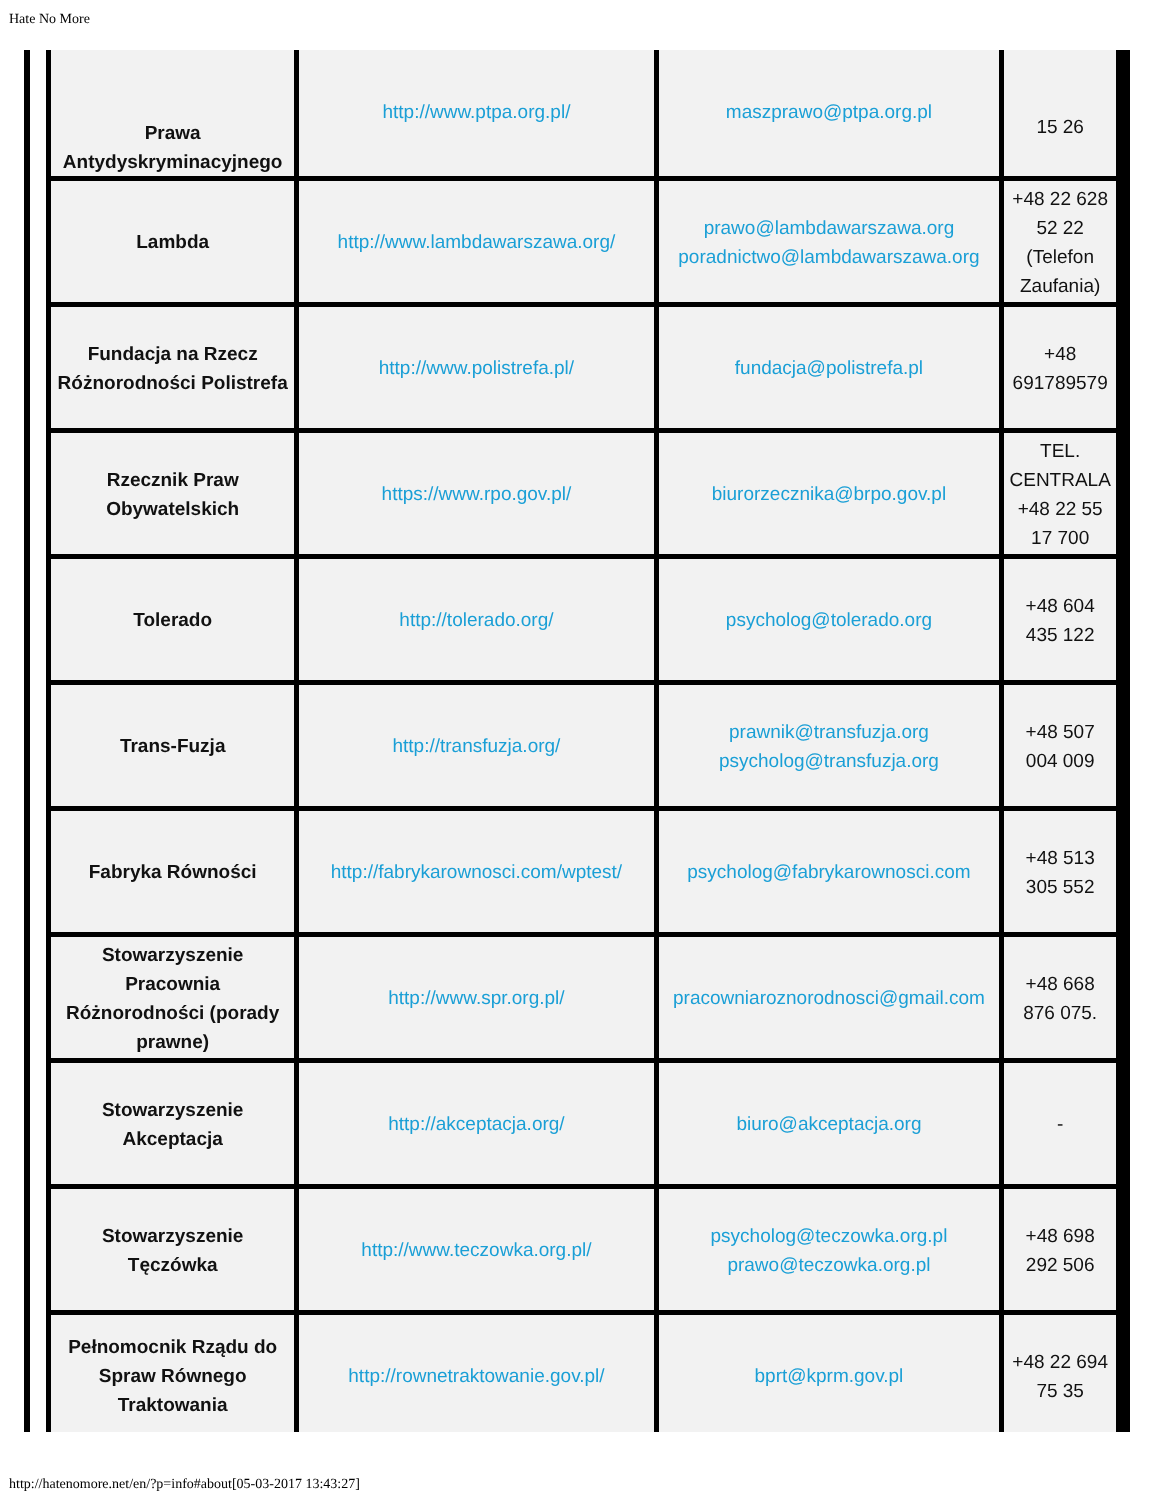Hate No More
| Prawa Antydyskryminacyjnego | http://www.ptpa.org.pl/ | maszprawo@ptpa.org.pl | 15 26 |
| Lambda | http://www.lambdawarszawa.org/ | prawo@lambdawarszawa.org poradnictwo@lambdawarszawa.org | +48 22 628 52 22 (Telefon Zaufania) |
| Fundacja na Rzecz Różnorodności Polistrefa | http://www.polistrefa.pl/ | fundacja@polistrefa.pl | +48 691789579 |
| Rzecznik Praw Obywatelskich | https://www.rpo.gov.pl/ | biurorzecznika@brpo.gov.pl | TEL. CENTRALA +48 22 55 17 700 |
| Tolerado | http://tolerado.org/ | psycholog@tolerado.org | +48 604 435 122 |
| Trans-Fuzja | http://transfuzja.org/ | prawnik@transfuzja.org psycholog@transfuzja.org | +48 507 004 009 |
| Fabryka Równości | http://fabrykarownosci.com/wptest/ | psycholog@fabrykarownosci.com | +48 513 305 552 |
| Stowarzyszenie Pracownia Różnorodności (porady prawne) | http://www.spr.org.pl/ | pracowniaroznorodnosci@gmail.com | +48 668 876 075. |
| Stowarzyszenie Akceptacja | http://akceptacja.org/ | biuro@akceptacja.org | - |
| Stowarzyszenie Tęczówka | http://www.teczowka.org.pl/ | psycholog@teczowka.org.pl prawo@teczowka.org.pl | +48 698 292 506 |
| Pełnomocnik Rządu do Spraw Równego Traktowania | http://rownetraktowanie.gov.pl/ | bprt@kprm.gov.pl | +48 22 694 75 35 |
http://hatenomore.net/en/?p=info#about[05-03-2017 13:43:27]